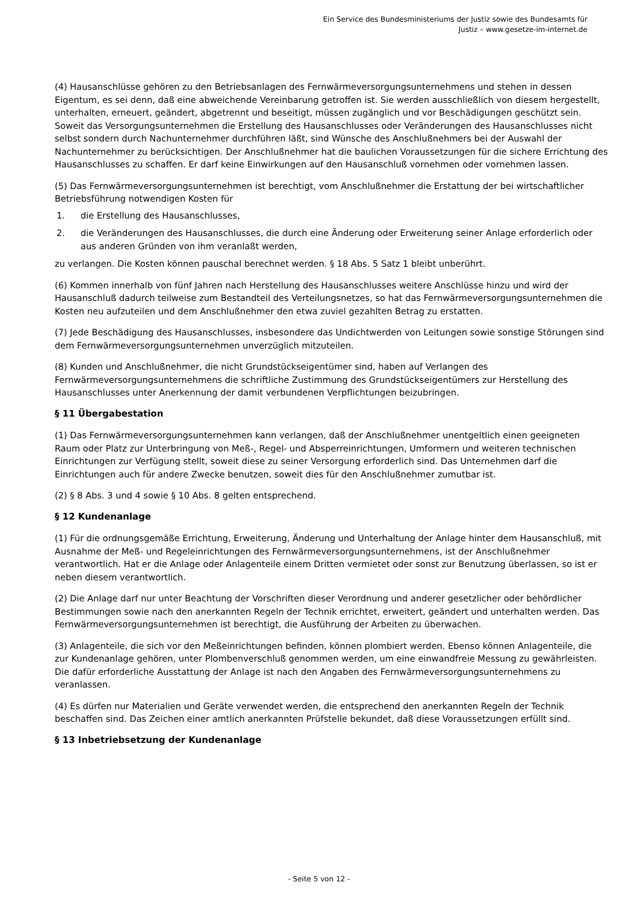Ein Service des Bundesministeriums der Justiz sowie des Bundesamts für
Justiz – www.gesetze-im-internet.de
(4) Hausanschlüsse gehören zu den Betriebsanlagen des Fernwärmeversorgungsunternehmens und stehen in dessen Eigentum, es sei denn, daß eine abweichende Vereinbarung getroffen ist. Sie werden ausschließlich von diesem hergestellt, unterhalten, erneuert, geändert, abgetrennt und beseitigt, müssen zugänglich und vor Beschädigungen geschützt sein. Soweit das Versorgungsunternehmen die Erstellung des Hausanschlusses oder Veränderungen des Hausanschlusses nicht selbst sondern durch Nachunternehmer durchführen läßt, sind Wünsche des Anschlußnehmers bei der Auswahl der Nachunternehmer zu berücksichtigen. Der Anschlußnehmer hat die baulichen Voraussetzungen für die sichere Errichtung des Hausanschlusses zu schaffen. Er darf keine Einwirkungen auf den Hausanschluß vornehmen oder vornehmen lassen.
(5) Das Fernwärmeversorgungsunternehmen ist berechtigt, vom Anschlußnehmer die Erstattung der bei wirtschaftlicher Betriebsführung notwendigen Kosten für
1. die Erstellung des Hausanschlusses,
2. die Veränderungen des Hausanschlusses, die durch eine Änderung oder Erweiterung seiner Anlage erforderlich oder aus anderen Gründen von ihm veranlaßt werden,
zu verlangen. Die Kosten können pauschal berechnet werden. § 18 Abs. 5 Satz 1 bleibt unberührt.
(6) Kommen innerhalb von fünf Jahren nach Herstellung des Hausanschlusses weitere Anschlüsse hinzu und wird der Hausanschluß dadurch teilweise zum Bestandteil des Verteilungsnetzes, so hat das Fernwärmeversorgungsunternehmen die Kosten neu aufzuteilen und dem Anschlußnehmer den etwa zuviel gezahlten Betrag zu erstatten.
(7) Jede Beschädigung des Hausanschlusses, insbesondere das Undichtwerden von Leitungen sowie sonstige Störungen sind dem Fernwärmeversorgungsunternehmen unverzüglich mitzuteilen.
(8) Kunden und Anschlußnehmer, die nicht Grundstückseigentümer sind, haben auf Verlangen des Fernwärmeversorgungsunternehmens die schriftliche Zustimmung des Grundstückseigentümers zur Herstellung des Hausanschlusses unter Anerkennung der damit verbundenen Verpflichtungen beizubringen.
§ 11 Übergabestation
(1) Das Fernwärmeversorgungsunternehmen kann verlangen, daß der Anschlußnehmer unentgeltlich einen geeigneten Raum oder Platz zur Unterbringung von Meß-, Regel- und Absperreinrichtungen, Umformern und weiteren technischen Einrichtungen zur Verfügung stellt, soweit diese zu seiner Versorgung erforderlich sind. Das Unternehmen darf die Einrichtungen auch für andere Zwecke benutzen, soweit dies für den Anschlußnehmer zumutbar ist.
(2) § 8 Abs. 3 und 4 sowie § 10 Abs. 8 gelten entsprechend.
§ 12 Kundenanlage
(1) Für die ordnungsgemäße Errichtung, Erweiterung, Änderung und Unterhaltung der Anlage hinter dem Hausanschluß, mit Ausnahme der Meß- und Regeleinrichtungen des Fernwärmeversorgungsunternehmens, ist der Anschlußnehmer verantwortlich. Hat er die Anlage oder Anlagenteile einem Dritten vermietet oder sonst zur Benutzung überlassen, so ist er neben diesem verantwortlich.
(2) Die Anlage darf nur unter Beachtung der Vorschriften dieser Verordnung und anderer gesetzlicher oder behördlicher Bestimmungen sowie nach den anerkannten Regeln der Technik errichtet, erweitert, geändert und unterhalten werden. Das Fernwärmeversorgungsunternehmen ist berechtigt, die Ausführung der Arbeiten zu überwachen.
(3) Anlagenteile, die sich vor den Meßeinrichtungen befinden, können plombiert werden. Ebenso können Anlagenteile, die zur Kundenanlage gehören, unter Plombenverschluß genommen werden, um eine einwandfreie Messung zu gewährleisten. Die dafür erforderliche Ausstattung der Anlage ist nach den Angaben des Fernwärmeversorgungsunternehmens zu veranlassen.
(4) Es dürfen nur Materialien und Geräte verwendet werden, die entsprechend den anerkannten Regeln der Technik beschaffen sind. Das Zeichen einer amtlich anerkannten Prüfstelle bekundet, daß diese Voraussetzungen erfüllt sind.
§ 13 Inbetriebsetzung der Kundenanlage
- Seite 5 von 12 -